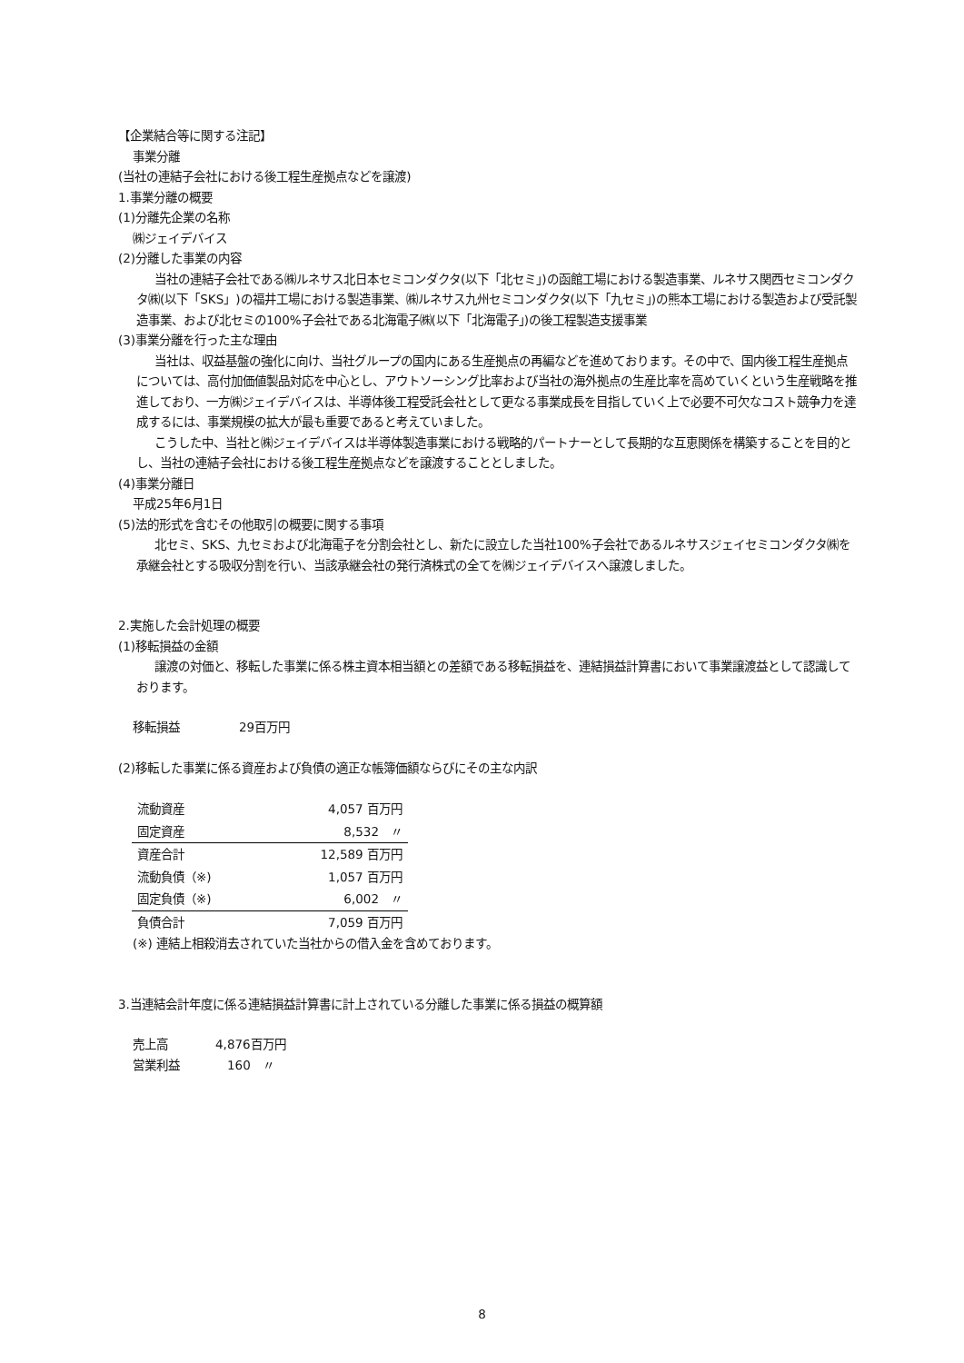【企業結合等に関する注記】
事業分離
(当社の連結子会社における後工程生産拠点などを譲渡)
1.事業分離の概要
(1)分離先企業の名称
㈱ジェイデバイス
(2)分離した事業の内容
当社の連結子会社である㈱ルネサス北日本セミコンダクタ(以下「北セミ」)の函館工場における製造事業、ルネサス関西セミコンダクタ㈱(以下「SKS」)の福井工場における製造事業、㈱ルネサス九州セミコンダクタ(以下「九セミ」)の熊本工場における製造および受託製造事業、および北セミの100%子会社である北海電子㈱(以下「北海電子」)の後工程製造支援事業
(3)事業分離を行った主な理由
当社は、収益基盤の強化に向け、当社グループの国内にある生産拠点の再編などを進めております。その中で、国内後工程生産拠点については、高付加価値製品対応を中心とし、アウトソーシング比率および当社の海外拠点の生産比率を高めていくという生産戦略を推進しており、一方㈱ジェイデバイスは、半導体後工程受託会社として更なる事業成長を目指していく上で必要不可欠なコスト競争力を達成するには、事業規模の拡大が最も重要であると考えていました。
こうした中、当社と㈱ジェイデバイスは半導体製造事業における戦略的パートナーとして長期的な互恵関係を構築することを目的とし、当社の連結子会社における後工程生産拠点などを譲渡することとしました。
(4)事業分離日
平成25年6月1日
(5)法的形式を含むその他取引の概要に関する事項
北セミ、SKS、九セミおよび北海電子を分割会社とし、新たに設立した当社100%子会社であるルネサスジェイセミコンダクタ㈱を承継会社とする吸収分割を行い、当該承継会社の発行済株式の全てを㈱ジェイデバイスへ譲渡しました。
2.実施した会計処理の概要
(1)移転損益の金額
譲渡の対価と、移転した事業に係る株主資本相当額との差額である移転損益を、連結損益計算書において事業譲渡益として認識しております。
移転損益　　　　　29百万円
(2)移転した事業に係る資産および負債の適正な帳簿価額ならびにその主な内訳
| 流動資産 | 4,057 百万円 |
| 固定資産 | 8,532 〃 |
| 資産合計 | 12,589 百万円 |
| 流動負債（※) | 1,057 百万円 |
| 固定負債（※) | 6,002 〃 |
| 負債合計 | 7,059 百万円 |
(※) 連結上相殺消去されていた当社からの借入金を含めております。
3.当連結会計年度に係る連結損益計算書に計上されている分離した事業に係る損益の概算額
売上高　　　　4,876百万円
営業利益　　　　160　〃
8